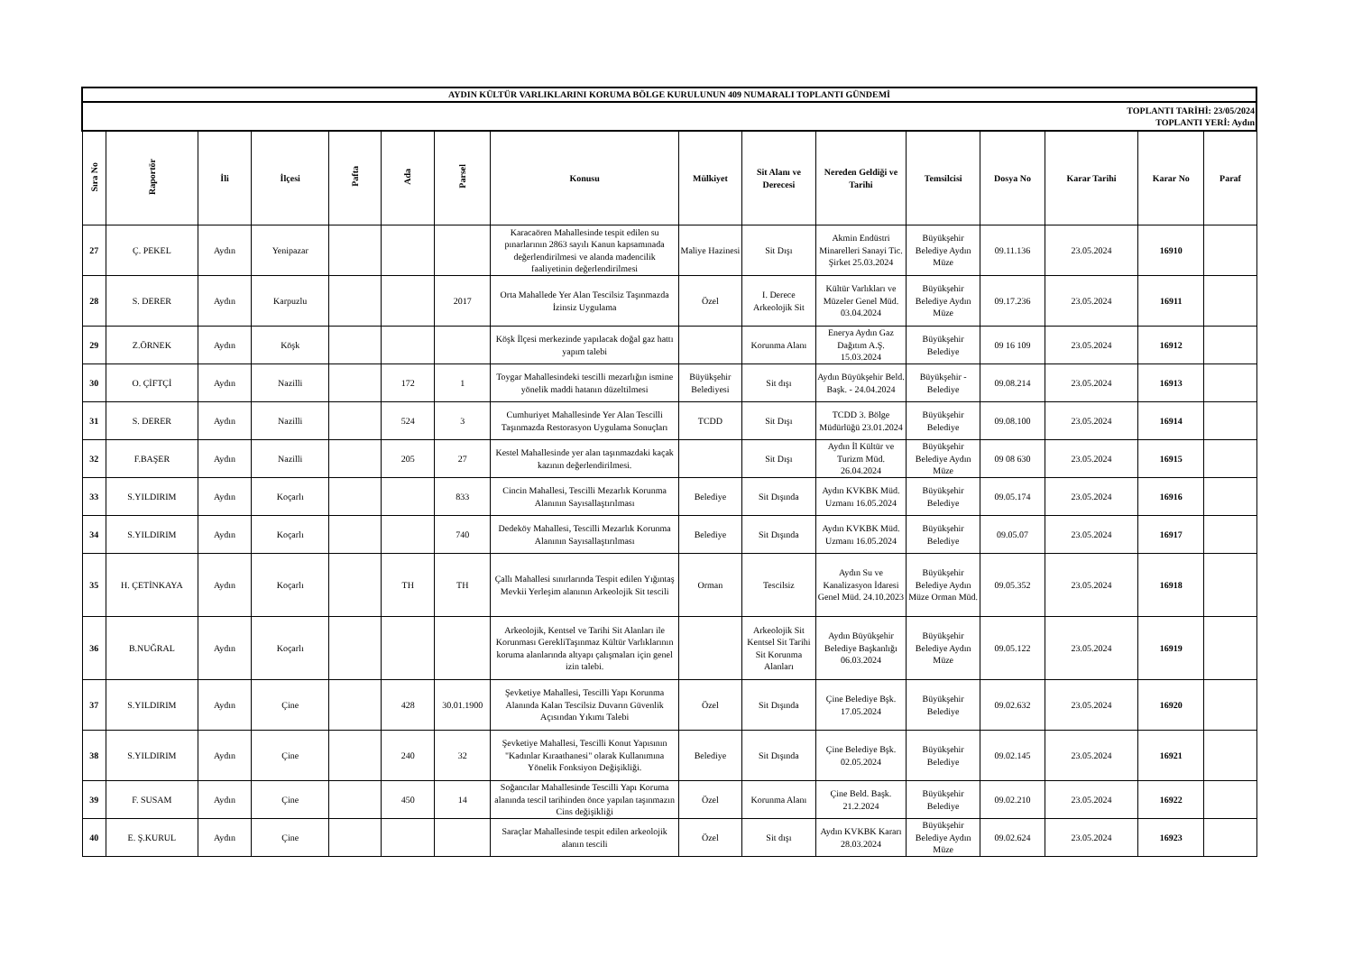| AYDIN KÜLTÜR VARLIKLARINI KORUMA BÖLGE KURULUNUN 409 NUMARALI TOPLANTI GÜNDEMİ | | | | | | | | | | | | | | | |
| TOPLANTI TARİHİ: 23/05/2024 TOPLANTI YERİ: Aydın | | | | | | | | | | | | | | | |
| Sıra No | Raportör | İli | İlçesi | Pafta | Ada | Parsel | Konusu | Mülkiyet | Sit Alanı ve Derecesi | Nereden Geldiği ve Tarihi | Temsilcisi | Dosya No | Karar Tarihi | Karar No | Paraf |
| 27 | Ç. PEKEL | Aydın | Yenipazar | | | | Karacaören Mahallesinde tespit edilen su pınarlarının 2863 sayılı Kanun kapsamınada değerlendirilmesi ve alanda madencilik faaliyetinin değerlendirilmesi | Maliye Hazinesi | Sit Dışı | Akmin Endüstri Minarelleri Sanayi Tic. Şirket 25.03.2024 | Büyükşehir Belediye Aydın Müze | 09.11.136 | 23.05.2024 | 16910 | |
| 28 | S. DERER | Aydın | Karpuzlu | | | 2017 | Orta Mahallede Yer Alan Tescilsiz Taşınmazda İzinsiz Uygulama | Özel | I. Derece Arkeolojik Sit | Kültür Varlıkları ve Müzeler Genel Müd. 03.04.2024 | Büyükşehir Belediye Aydın Müze | 09.17.236 | 23.05.2024 | 16911 | |
| 29 | Z.ÖRNEK | Aydın | Köşk | | | | Köşk İlçesi merkezinde yapılacak doğal gaz hattı yapım talebi | | Korunma Alanı | Enerya Aydın Gaz Dağıtım A.Ş. 15.03.2024 | Büyükşehir Belediye | 09 16 109 | 23.05.2024 | 16912 | |
| 30 | O. ÇİFTÇİ | Aydın | Nazilli | | 172 | 1 | Toygar Mahallesindeki tescilli mezarlığın ismine yönelik maddi hatanın düzeltilmesi | Büyükşehir Belediyesi | Sit dışı | Aydın Büyükşehir Beld. Başk. - 24.04.2024 | Büyükşehir - Belediye | 09.08.214 | 23.05.2024 | 16913 | |
| 31 | S. DERER | Aydın | Nazilli | | 524 | 3 | Cumhuriyet Mahallesinde Yer Alan Tescilli Taşınmazda Restorasyon Uygulama Sonuçları | TCDD | Sit Dışı | TCDD 3. Bölge Müdürlüğü 23.01.2024 | Büyükşehir Belediye | 09.08.100 | 23.05.2024 | 16914 | |
| 32 | F.BAŞER | Aydın | Nazilli | | 205 | 27 | Kestel Mahallesinde yer alan taşınmazdaki kaçak kazının değerlendirilmesi. | | Sit Dışı | Aydın İl Kültür ve Turizm Müd. 26.04.2024 | Büyükşehir Belediye Aydın Müze | 09 08 630 | 23.05.2024 | 16915 | |
| 33 | S.YILDIRIM | Aydın | Koçarlı | | | 833 | Cincin Mahallesi, Tescilli Mezarlık Korunma Alanının Sayısallaştırılması | Belediye | Sit Dışında | Aydın KVKBK Müd. Uzmanı 16.05.2024 | Büyükşehir Belediye | 09.05.174 | 23.05.2024 | 16916 | |
| 34 | S.YILDIRIM | Aydın | Koçarlı | | | 740 | Dedeköy Mahallesi, Tescilli Mezarlık Korunma Alanının Sayısallaştırılması | Belediye | Sit Dışında | Aydın KVKBK Müd. Uzmanı 16.05.2024 | Büyükşehir Belediye | 09.05.07 | 23.05.2024 | 16917 | |
| 35 | H. ÇETİNKAYA | Aydın | Koçarlı | | TH | TH | Çallı Mahallesi sınırlarında Tespit edilen Yığıntaş Mevkii Yerleşim alanının Arkeolojik Sit tescili | Orman | Tescilsiz | Aydın Su ve Kanalizasyon İdaresi Genel Müd. 24.10.2023 | Büyükşehir Belediye Aydın Müze Orman Müd. | 09.05.352 | 23.05.2024 | 16918 | |
| 36 | B.NUĞRAL | Aydın | Koçarlı | | | | Arkeolojik, Kentsel ve Tarihi Sit Alanları ile Korunması GerekliTaşınmaz Kültür Varlıklarının koruma alanlarında altyapı çalışmaları için genel izin talebi. | | Arkeolojik Sit Kentsel Sit Tarihi Sit Korunma Alanları | Aydın Büyükşehir Belediye Başkanlığı 06.03.2024 | Büyükşehir Belediye Aydın Müze | 09.05.122 | 23.05.2024 | 16919 | |
| 37 | S.YILDIRIM | Aydın | Çine | | 428 | 30.01.1900 | Şevketiye Mahallesi, Tescilli Yapı Korunma Alanında Kalan Tescilsiz Duvarın Güvenlik Açısından Yıkımı Talebi | Özel | Sit Dışında | Çine Belediye Bşk. 17.05.2024 | Büyükşehir Belediye | 09.02.632 | 23.05.2024 | 16920 | |
| 38 | S.YILDIRIM | Aydın | Çine | | 240 | 32 | Şevketiye Mahallesi, Tescilli Konut Yapısının "Kadınlar Kıraathanesi" olarak Kullanımına Yönelik Fonksiyon Değişikliği. | Belediye | Sit Dışında | Çine Belediye Bşk. 02.05.2024 | Büyükşehir Belediye | 09.02.145 | 23.05.2024 | 16921 | |
| 39 | F. SUSAM | Aydın | Çine | | 450 | 14 | Soğancılar Mahallesinde Tescilli Yapı Koruma alanında tescil tarihinden önce yapılan taşınmazın Cins değişikliği | Özel | Korunma Alanı | Çine Beld. Başk. 21.2.2024 | Büyükşehir Belediye | 09.02.210 | 23.05.2024 | 16922 | |
| 40 | E. Ş.KURUL | Aydın | Çine | | | | Saraçlar Mahallesinde tespit edilen arkeolojik alanın tescili | Özel | Sit dışı | Aydın KVKBK Kararı 28.03.2024 | Büyükşehir Belediye Aydın Müze | 09.02.624 | 23.05.2024 | 16923 | |